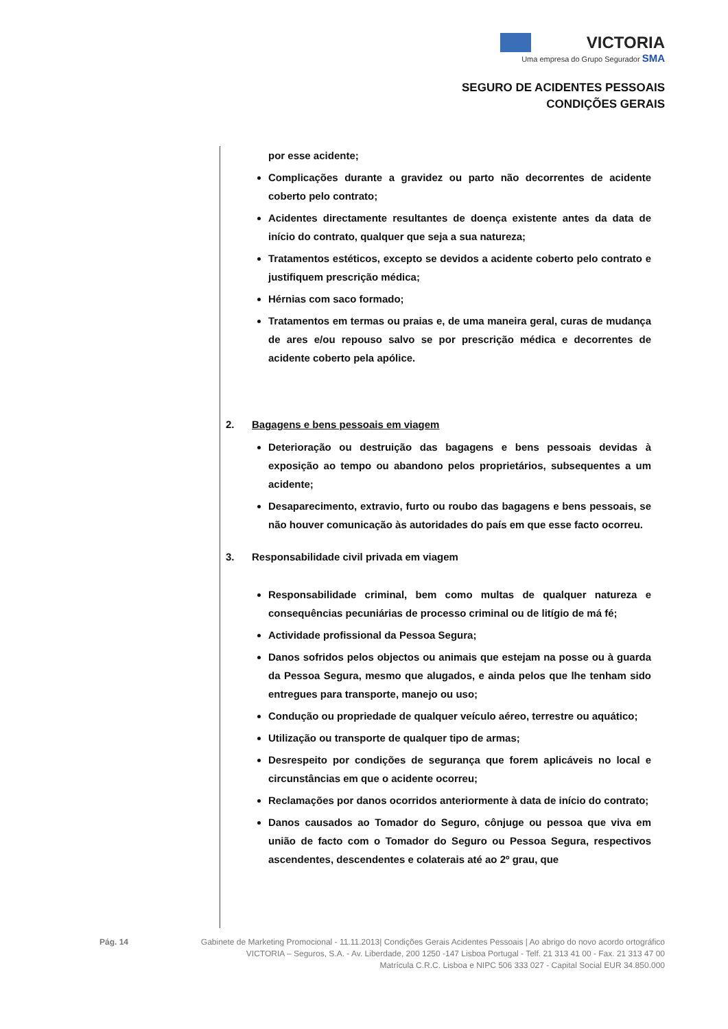VICTORIA
Uma empresa do Grupo Segurador SMA
SEGURO DE ACIDENTES PESSOAIS
CONDIÇÕES GERAIS
por esse acidente;
Complicações durante a gravidez ou parto não decorrentes de acidente coberto pelo contrato;
Acidentes directamente resultantes de doença existente antes da data de início do contrato, qualquer que seja a sua natureza;
Tratamentos estéticos, excepto se devidos a acidente coberto pelo contrato e justifiquem prescrição médica;
Hérnias com saco formado;
Tratamentos em termas ou praias e, de uma maneira geral, curas de mudança de ares e/ou repouso salvo se por prescrição médica e decorrentes de acidente coberto pela apólice.
2. Bagagens e bens pessoais em viagem
Deterioração ou destruição das bagagens e bens pessoais devidas à exposição ao tempo ou abandono pelos proprietários, subsequentes a um acidente;
Desaparecimento, extravio, furto ou roubo das bagagens e bens pessoais, se não houver comunicação às autoridades do país em que esse facto ocorreu.
3. Responsabilidade civil privada em viagem
Responsabilidade criminal, bem como multas de qualquer natureza e consequências pecuniárias de processo criminal ou de litígio de má fé;
Actividade profissional da Pessoa Segura;
Danos sofridos pelos objectos ou animais que estejam na posse ou à guarda da Pessoa Segura, mesmo que alugados, e ainda pelos que lhe tenham sido entregues para transporte, manejo ou uso;
Condução ou propriedade de qualquer veículo aéreo, terrestre ou aquático;
Utilização ou transporte de qualquer tipo de armas;
Desrespeito por condições de segurança que forem aplicáveis no local e circunstâncias em que o acidente ocorreu;
Reclamações por danos ocorridos anteriormente à data de início do contrato;
Danos causados ao Tomador do Seguro, cônjuge ou pessoa que viva em união de facto com o Tomador do Seguro ou Pessoa Segura, respectivos ascendentes, descendentes e colaterais até ao 2º grau, que
Pág. 14 Gabinete de Marketing Promocional - 11.11.2013| Condições Gerais Acidentes Pessoais | Ao abrigo do novo acordo ortográfico
VICTORIA – Seguros, S.A. - Av. Liberdade, 200 1250 -147 Lisboa Portugal - Telf. 21 313 41 00 - Fax. 21 313 47 00
Matrícula C.R.C. Lisboa e NIPC 506 333 027 - Capital Social EUR 34.850.000